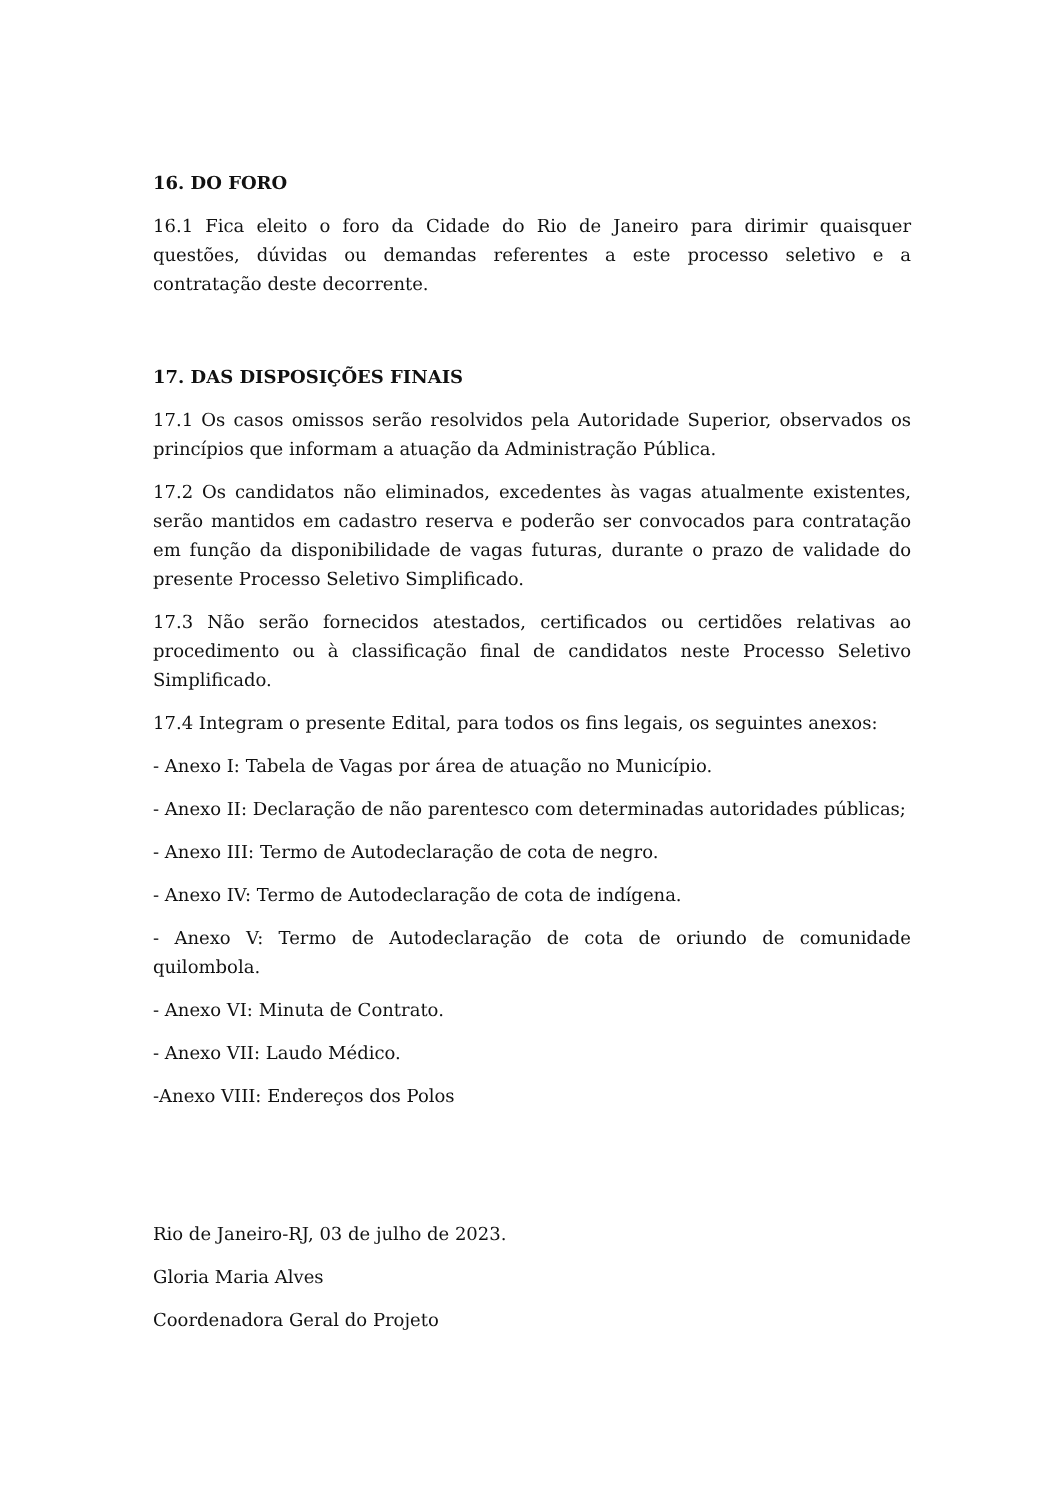16. DO FORO
16.1 Fica eleito o foro da Cidade do Rio de Janeiro para dirimir quaisquer questões, dúvidas ou demandas referentes a este processo seletivo e a contratação deste decorrente.
17. DAS DISPOSIÇÕES FINAIS
17.1 Os casos omissos serão resolvidos pela Autoridade Superior, observados os princípios que informam a atuação da Administração Pública.
17.2 Os candidatos não eliminados, excedentes às vagas atualmente existentes, serão mantidos em cadastro reserva e poderão ser convocados para contratação em função da disponibilidade de vagas futuras, durante o prazo de validade do presente Processo Seletivo Simplificado.
17.3 Não serão fornecidos atestados, certificados ou certidões relativas ao procedimento ou à classificação final de candidatos neste Processo Seletivo Simplificado.
17.4 Integram o presente Edital, para todos os fins legais, os seguintes anexos:
- Anexo I: Tabela de Vagas por área de atuação no Município.
- Anexo II: Declaração de não parentesco com determinadas autoridades públicas;
- Anexo III: Termo de Autodeclaração de cota de negro.
- Anexo IV: Termo de Autodeclaração de cota de indígena.
- Anexo V: Termo de Autodeclaração de cota de oriundo de comunidade quilombola.
- Anexo VI: Minuta de Contrato.
- Anexo VII: Laudo Médico.
-Anexo VIII: Endereços dos Polos
Rio de Janeiro-RJ, 03 de julho de 2023.
Gloria Maria Alves
Coordenadora Geral do Projeto